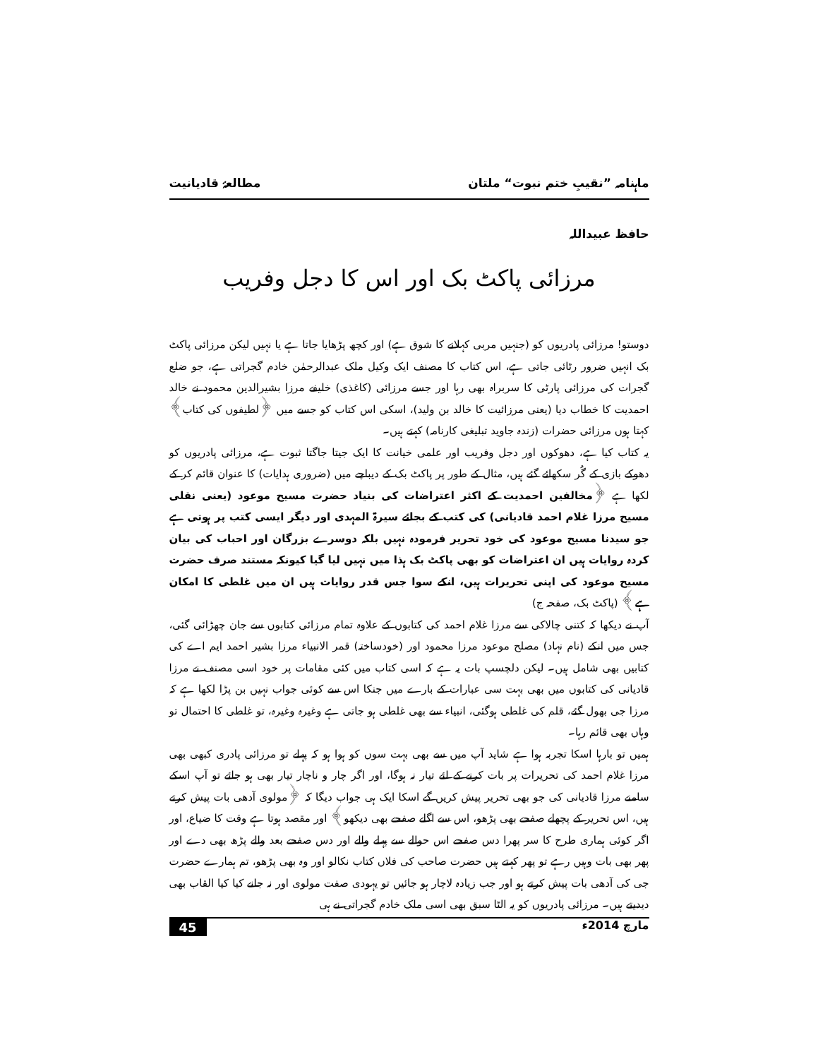ماہنامہ ”نقیبِ ختم نبوت“ ملتان مطالعۂ قادیانیت
حافظ عبیداللہ
مرزائی پاکٹ بک اور اس کا دجل وفریب
دوستو! مرزائی پادریوں کو (جنہیں مربی کہلانے کا شوق ہے) اور کچھ پڑھایا جاتا ہے یا نہیں لیکن مرزائی پاکٹ بک انہیں ضرور رٹائی جاتی ہے، اس کتاب کا مصنف ایک وکیل ملک عبدالرحمٰن خادم گجراتی ہے، جو ضلع گجرات کی مرزائی پارٹی کا سربراہ بھی رہا اور جسے مرزائی (کاغذی) خلیفے مرزا بشیرالدین محمود نے خالد احمدیت کا خطاب دیا (یعنی مرزائیت کا خالد بن ولید)، اسکی اس کتاب کو جسے میں ﴿لطیفوں کی کتاب﴾ کہتا ہوں مرزائی حضرات (زندہ جاوید تبلیغی کارنامہ) کہتے ہیں۔
یہ کتاب کیا ہے، دھوکوں اور دجل وفریب اور علمی خیانت کا ایک جیتا جاگتا ثبوت ہے، مرزائی پادریوں کو دھوکے بازی کے گُر سکھائے گئے ہیں، مثال کے طور پر پاکٹ بک کے دیباچے میں (ضروری ہدایات) کا عنوان قائم کر کے لکھا ہے ﴿مخالفین احمدیت کے اکثر اعتراضات کی بنیاد حضرت مسیح موعود (یعنی نقلی مسیح مرزا غلام احمد قادیانی) کی کتب کے بجائے سیرۃ المہدی اور دیگر ایسی کتب پر ہوتی ہے جو سیدنا مسیح موعود کی خود تحریر فرمودہ نہیں بلکہ دوسرے بزرگان اور احباب کی بیان کردہ روایات ہیں ان اعتراضات کو بھی پاکٹ بک ہذا میں نہیں لیا گیا کیونکہ مستند صرف حضرت مسیح موعود کی اپنی تحریرات ہیں، انکے سوا جس قدر روایات ہیں ان میں غلطی کا امکان ہے﴾ (پاکٹ بک، صفحہ ج)
آپ نے دیکھا کہ کتنی چالاکی سے مرزا غلام احمد کی کتابوں کے علاوہ تمام مرزائی کتابوں سے جان چھڑائی گئی، جس میں انکے (نام نہاد) مصلح موعود مرزا محمود اور (خودساختہ) قمر الانبیاء مرزا بشیر احمد ایم اے کی کتابیں بھی شامل ہیں۔ لیکن دلچسپ بات یہ ہے کہ اسی کتاب میں کئی مقامات پر خود اسی مصنف نے مرزا قادیانی کی کتابوں میں بھی بہت سی عبارات کے بارے میں جنکا اس سے کوئی جواب نہیں بن پڑا لکھا ہے کہ مرزا جی بھول گئے، قلم کی غلطی ہوگئی، انبیاء سے بھی غلطی ہو جاتی ہے وغیرہ وغیرہ، تو غلطی کا احتمال تو وہاں بھی قائم رہا۔
ہمیں تو بارہا اسکا تجربہ ہوا ہے شاید آپ میں سے بھی بہت سوں کو ہوا ہو کہ پہلے تو مرزائی پادری کبھی بھی مرزا غلام احمد کی تحریرات پر بات کرنے کے لئے تیار نہ ہوگا، اور اگر چار و ناچار تیار بھی ہو جائے تو آپ اسکے سامنے مرزا قادیانی کی جو بھی تحریر پیش کریں گے اسکا ایک ہی جواب دیگا کہ ﴿مولوی آدھی بات پیش کرتے ہیں، اس تحریر کے پچھلے صفحے بھی پڑھو، اس سے اگلے صفحے بھی دیکھو﴾ اور مقصد ہوتا ہے وقت کا ضیاع، اور اگر کوئی ہماری طرح کا سر پھرا دس صفحے اس حوالے سے پہلے والے اور دس صفحے بعد والے پڑھ بھی دے اور پھر بھی بات وہیں رہے تو پھر کہتے ہیں حضرت صاحب کی فلاں کتاب نکالو اور وہ بھی پڑھو، تم ہمارے حضرت جی کی آدھی بات پیش کرتے ہو اور جب زیادہ لاچار ہو جائیں تو یہودی صفت مولوی اور نہ جانے کیا کیا القاب بھی دیدیتے ہیں۔ مرزائی پادریوں کو یہ الٹا سبق بھی اسی ملک خادم گجراتی نے ہی
مارچ 2014ء 45